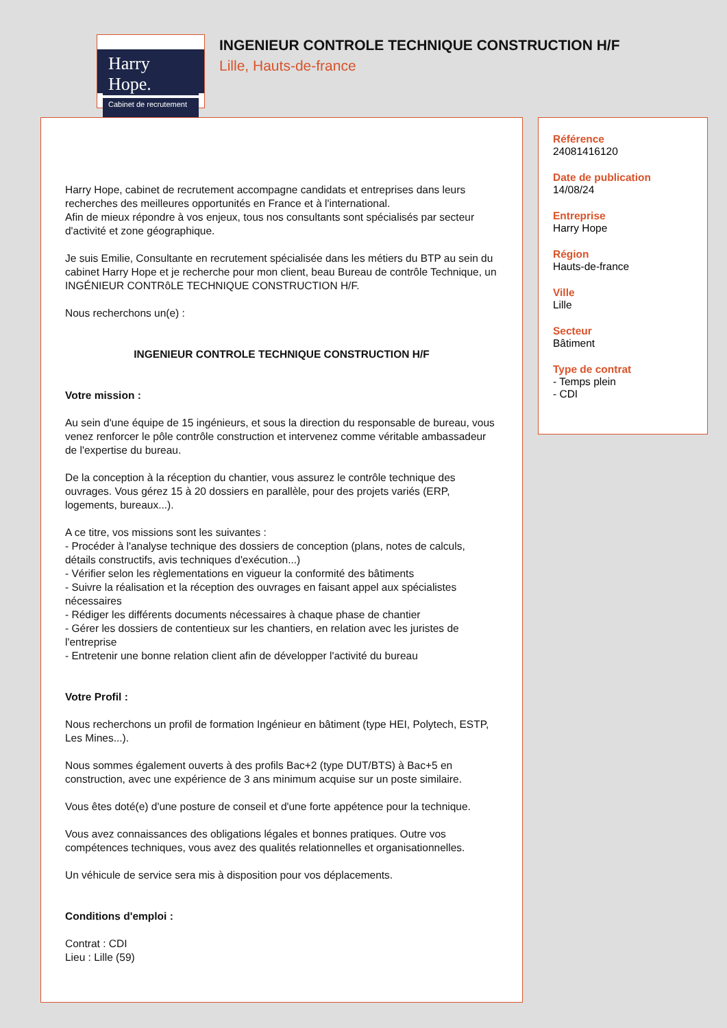Harry Hope.
Cabinet de recrutement
INGENIEUR CONTROLE TECHNIQUE CONSTRUCTION H/F
Lille, Hauts-de-france
Harry Hope, cabinet de recrutement accompagne candidats et entreprises dans leurs recherches des meilleures opportunités en France et à l'international.
Afin de mieux répondre à vos enjeux, tous nos consultants sont spécialisés par secteur d'activité et zone géographique.
Je suis Emilie, Consultante en recrutement spécialisée dans les métiers du BTP au sein du cabinet Harry Hope et je recherche pour mon client, beau Bureau de contrôle Technique, un INGÉNIEUR CONTRôLE TECHNIQUE CONSTRUCTION H/F.
Nous recherchons un(e) :
INGENIEUR CONTROLE TECHNIQUE CONSTRUCTION H/F
Votre mission :
Au sein d'une équipe de 15 ingénieurs, et sous la direction du responsable de bureau, vous venez renforcer le pôle contrôle construction et intervenez comme véritable ambassadeur de l'expertise du bureau.
De la conception à la réception du chantier, vous assurez le contrôle technique des ouvrages. Vous gérez 15 à 20 dossiers en parallèle, pour des projets variés (ERP, logements, bureaux...).
A ce titre, vos missions sont les suivantes :
- Procéder à l'analyse technique des dossiers de conception (plans, notes de calculs, détails constructifs, avis techniques d'exécution...)
- Vérifier selon les règlementations en vigueur la conformité des bâtiments
- Suivre la réalisation et la réception des ouvrages en faisant appel aux spécialistes nécessaires
- Rédiger les différents documents nécessaires à chaque phase de chantier
- Gérer les dossiers de contentieux sur les chantiers, en relation avec les juristes de l'entreprise
- Entretenir une bonne relation client afin de développer l'activité du bureau
Votre Profil :
Nous recherchons un profil de formation Ingénieur en bâtiment (type HEI, Polytech, ESTP, Les Mines...).
Nous sommes également ouverts à des profils Bac+2 (type DUT/BTS) à Bac+5 en construction, avec une expérience de 3 ans minimum acquise sur un poste similaire.
Vous êtes doté(e) d'une posture de conseil et d'une forte appétence pour la technique.
Vous avez connaissances des obligations légales et bonnes pratiques. Outre vos compétences techniques, vous avez des qualités relationnelles et organisationnelles.
Un véhicule de service sera mis à disposition pour vos déplacements.
Conditions d'emploi :
Contrat : CDI
Lieu : Lille (59)
Référence
24081416120
Date de publication
14/08/24
Entreprise
Harry Hope
Région
Hauts-de-france
Ville
Lille
Secteur
Bâtiment
Type de contrat
- Temps plein
- CDI